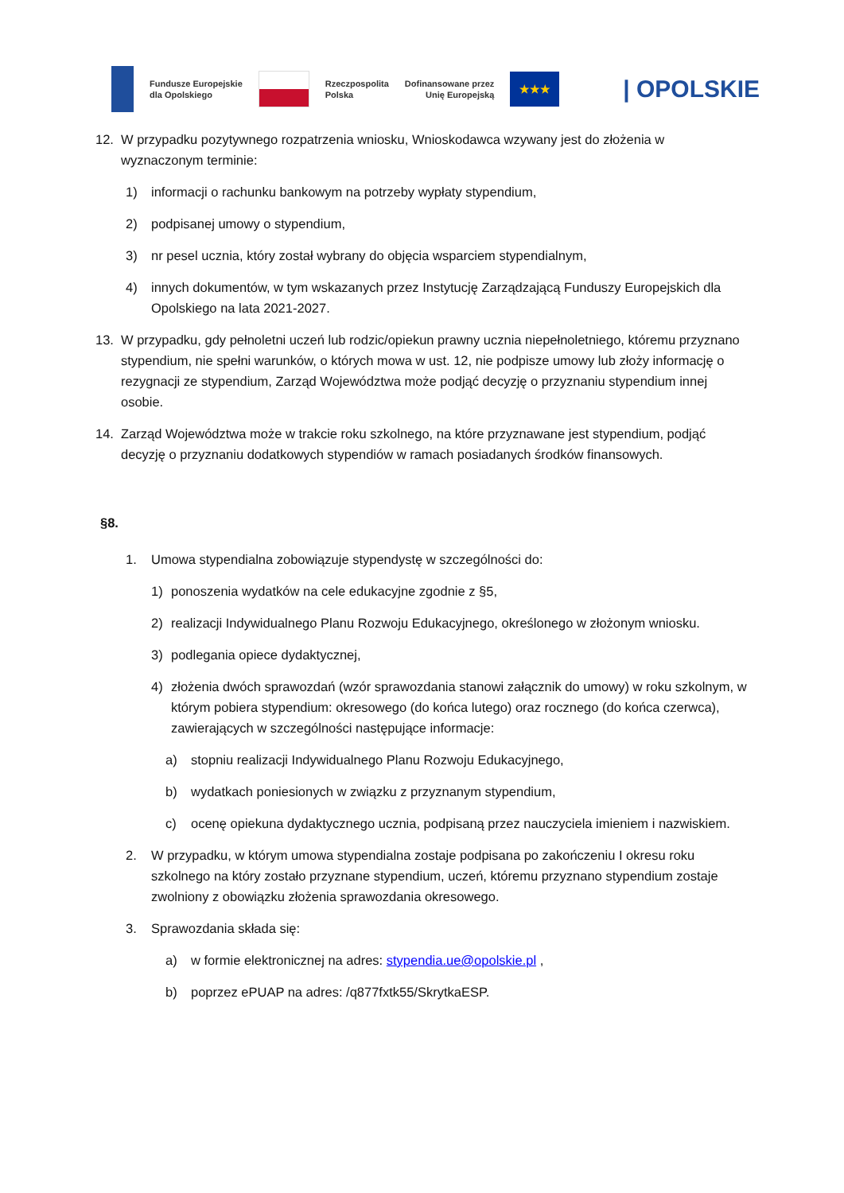Fundusze Europejskie
dla Opolskiego
Rzeczpospolita
Polska
Dofinansowane przez
Unię Europejską
★★★
| OPOLSKIE
12. W przypadku pozytywnego rozpatrzenia wniosku, Wnioskodawca wzywany jest do złożenia w wyznaczonym terminie:
1) informacji o rachunku bankowym na potrzeby wypłaty stypendium,
2) podpisanej umowy o stypendium,
3) nr pesel ucznia, który został wybrany do objęcia wsparciem stypendialnym,
4) innych dokumentów, w tym wskazanych przez Instytucję Zarządzającą Funduszy Europejskich dla Opolskiego na lata 2021-2027.
13. W przypadku, gdy pełnoletni uczeń lub rodzic/opiekun prawny ucznia niepełnoletniego, któremu przyznano stypendium, nie spełni warunków, o których mowa w ust. 12, nie podpisze umowy lub złoży informację o rezygnacji ze stypendium, Zarząd Województwa może podjąć decyzję o przyznaniu stypendium innej osobie.
14. Zarząd Województwa może w trakcie roku szkolnego, na które przyznawane jest stypendium, podjąć decyzję o przyznaniu dodatkowych stypendiów w ramach posiadanych środków finansowych.
§8.
1. Umowa stypendialna zobowiązuje stypendystę w szczególności do:
1) ponoszenia wydatków na cele edukacyjne zgodnie z §5,
2) realizacji Indywidualnego Planu Rozwoju Edukacyjnego, określonego w złożonym wniosku.
3) podlegania opiece dydaktycznej,
4) złożenia dwóch sprawozdań (wzór sprawozdania stanowi załącznik do umowy) w roku szkolnym, w którym pobiera stypendium: okresowego (do końca lutego) oraz rocznego (do końca czerwca), zawierających w szczególności następujące informacje:
a) stopniu realizacji Indywidualnego Planu Rozwoju Edukacyjnego,
b) wydatkach poniesionych w związku z przyznanym stypendium,
c) ocenę opiekuna dydaktycznego ucznia, podpisaną przez nauczyciela imieniem i nazwiskiem.
2. W przypadku, w którym umowa stypendialna zostaje podpisana po zakończeniu I okresu roku szkolnego na który zostało przyznane stypendium, uczeń, któremu przyznano stypendium zostaje zwolniony z obowiązku złożenia sprawozdania okresowego.
3. Sprawozdania składa się:
a) w formie elektronicznej na adres: stypendia.ue@opolskie.pl ,
b) poprzez ePUAP na adres: /q877fxtk55/SkrytkaESP.